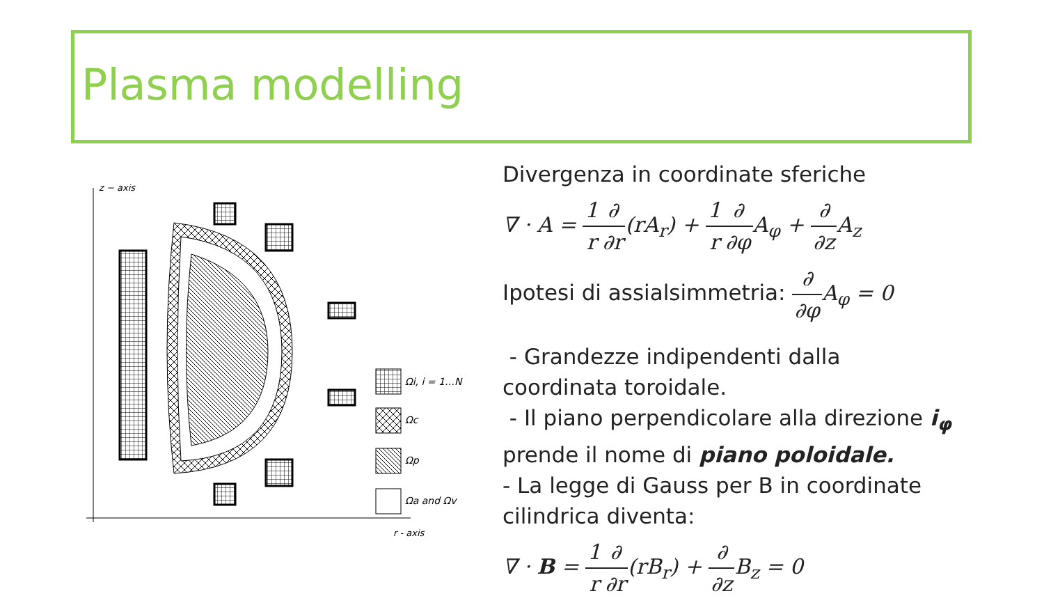Plasma modelling
z − axis
r - axis
Ωi, i = 1…N
Ωc
Ωp
Ωa and Ωv
Divergenza in coordinate sferiche
∇ · A = 1 r∂ ∂r(rA<sub>r</sub>) + 1 r∂ ∂φ A<sub>φ</sub> + ∂ ∂z A<sub>z</sub>
Ipotesi di assialsimmetria: ∂ ∂φ A<sub>φ</sub> = 0
- Grandezze indipendenti dalla coordinata toroidale.
- Il piano perpendicolare alla direzione i<sub>φ</sub> prende il nome di piano poloidale.
- La legge di Gauss per B in coordinate cilindrica diventa:
∇ · B = 1 r∂ ∂r(rB<sub>r</sub>) + ∂ ∂z B<sub>z</sub> = 0